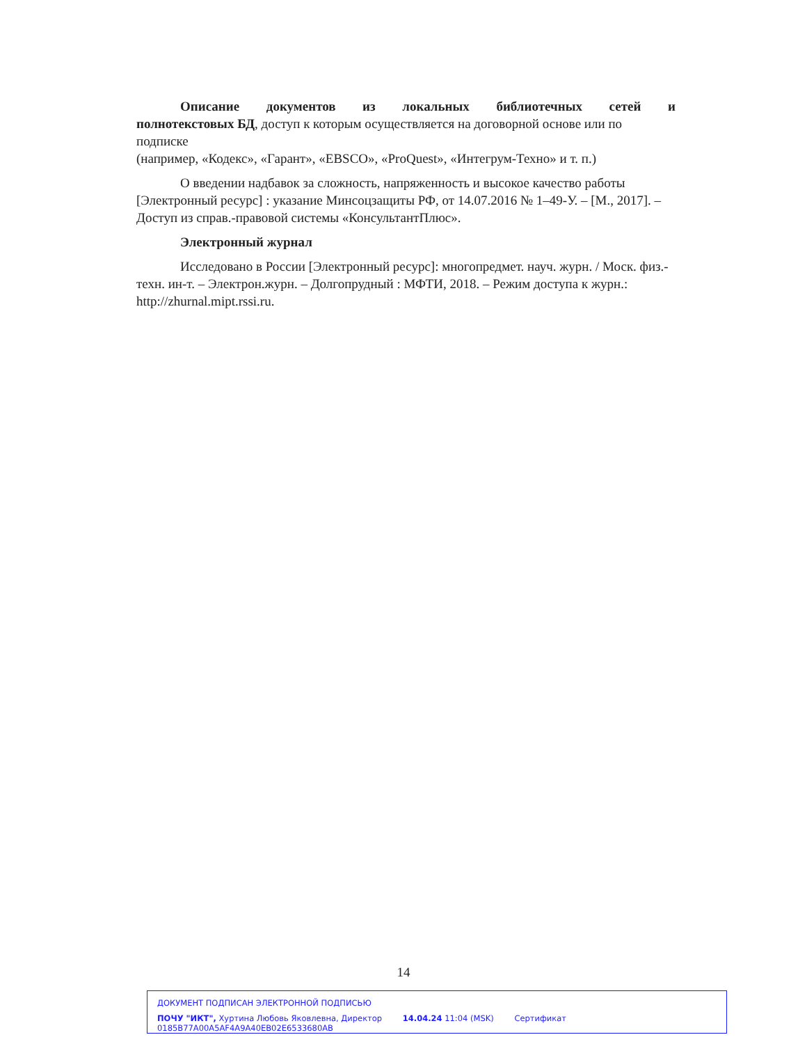Описание документов из локальных библиотечных сетей и
полнотекстовых БД, доступ к которым осуществляется на договорной основе или по подписке
(например, «Кодекс», «Гарант», «EBSCO», «ProQuest», «Интегрум-Техно» и т. п.)
О введении надбавок за сложность, напряженность и высокое качество работы [Электронный ресурс] : указание Минсоцзащиты РФ, от 14.07.2016 № 1–49-У. – [М., 2017]. – Доступ из справ.-правовой системы «КонсультантПлюс».
Электронный журнал
Исследовано в России [Электронный ресурс]: многопредмет. науч. журн. / Моск. физ.-техн. ин-т. – Электрон.журн. – Долгопрудный : МФТИ, 2018. – Режим доступа к журн.: http://zhurnal.mipt.rssi.ru.
14
ДОКУМЕНТ ПОДПИСАН ЭЛЕКТРОННОЙ ПОДПИСЬЮ
ПОЧУ "ИКТ", Хуртина Любовь Яковлевна, Директор 14.04.24 11:04 (MSK) Сертификат 0185B77A00A5AF4A9A40EB02E6533680AB